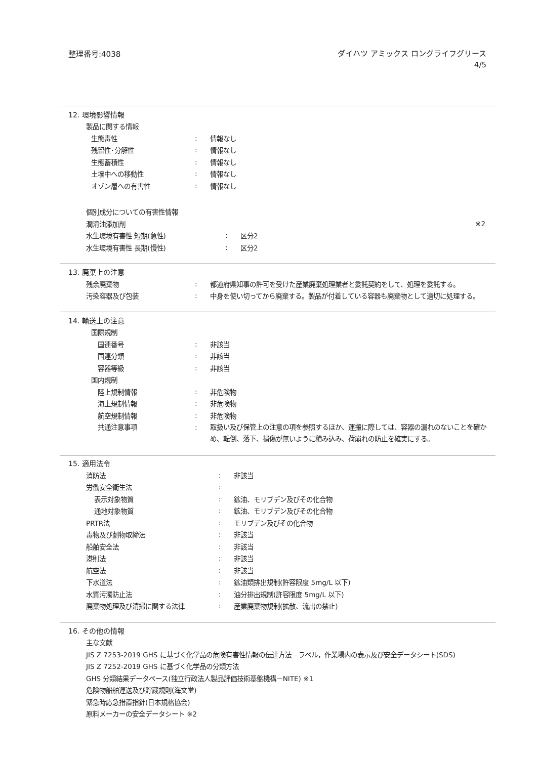整理番号:4038
ダイハツ アミックス ロングライフグリース
4/5
12. 環境影響情報
製品に関する情報
生態毒性: 情報なし
残留性･分解性: 情報なし
生態蓄積性: 情報なし
土壌中への移動性: 情報なし
オゾン層への有害性: 情報なし
個別成分についての有害性情報
潤滑油添加剤 ※2
水生環境有害性 短期(急性): 区分2
水生環境有害性 長期(慢性): 区分2
13. 廃棄上の注意
残余廃棄物: 都道府県知事の許可を受けた産業廃棄処理業者と委託契約をして、処理を委託する。
汚染容器及び包装: 中身を使い切ってから廃棄する。製品が付着している容器も廃棄物として適切に処理する。
14. 輸送上の注意
国際規制
国連番号: 非該当
国連分類: 非該当
容器等級: 非該当
国内規制
陸上規制情報: 非危険物
海上規制情報: 非危険物
航空規制情報: 非危険物
共通注意事項: 取扱い及び保管上の注意の項を参照するほか、運搬に際しては、容器の漏れのないことを確かめ、転倒、落下、損傷が無いように積み込み、荷崩れの防止を確実にする。
15. 適用法令
消防法: 非該当
労働安全衛生法:
表示対象物質: 鉱油、モリブデン及びその化合物
通地対象物質: 鉱油、モリブデン及びその化合物
PRTR法: モリブデン及びその化合物
毒物及び劇物取締法: 非該当
船舶安全法: 非該当
港則法: 非該当
航空法: 非該当
下水道法: 鉱油類排出規制(許容限度 5mg/L 以下)
水質汚濁防止法: 油分排出規制(許容限度 5mg/L 以下)
廃棄物処理及び清掃に関する法律: 産業廃棄物規制(拡散、流出の禁止)
16. その他の情報
主な文献
JIS Z 7253-2019 GHS に基づく化学品の危険有害性情報の伝達方法－ラベル，作業場内の表示及び安全データシート(SDS)
JIS Z 7252-2019 GHS に基づく化学品の分類方法
GHS 分類結果データベース(独立行政法人製品評価技術基盤機構－NITE) ※1
危険物船舶運送及び貯蔵規則(海文堂)
緊急時応急措置指針(日本規格協会)
原料メーカーの安全データシート ※2